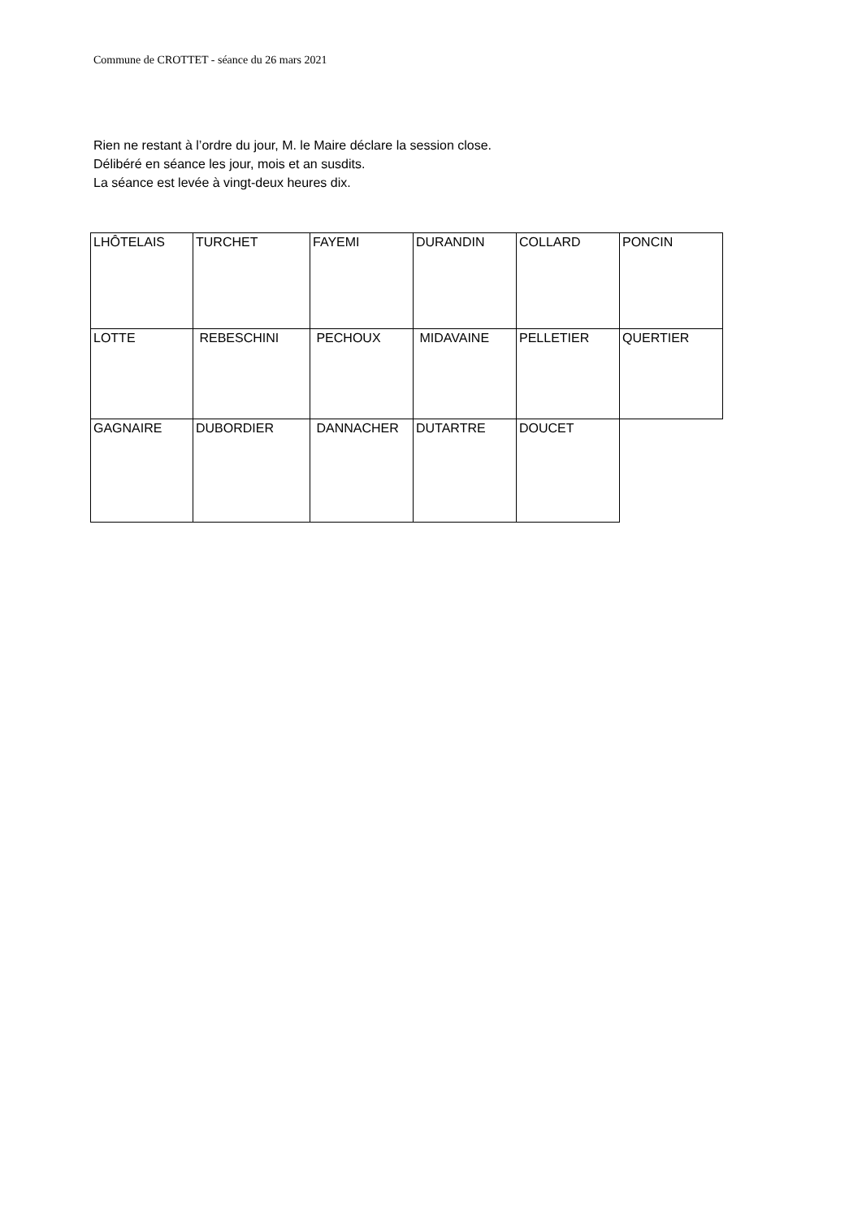Commune de CROTTET - séance du 26 mars 2021
Rien ne restant à l’ordre du jour, M. le Maire déclare la session close.
Délibéré en séance les jour, mois et an susdits.
La séance est levée à vingt-deux heures dix.
| LHÔTELAIS | TURCHET | FAYEMI | DURANDIN | COLLARD | PONCIN |
| LOTTE | REBESCHINI | PECHOUX | MIDAVAINE | PELLETIER | QUERTIER |
| GAGNAIRE | DUBORDIER | DANNACHER | DUTARTRE | DOUCET | |